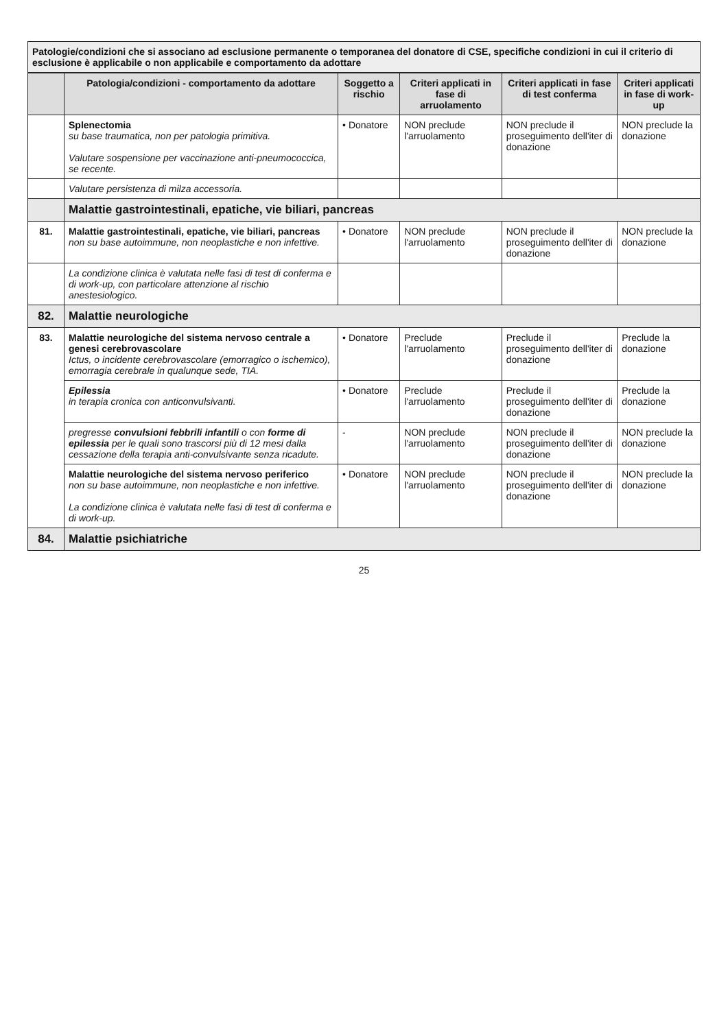Patologie/condizioni che si associano ad esclusione permanente o temporanea del donatore di CSE, specifiche condizioni in cui il criterio di esclusione è applicabile o non applicabile e comportamento da adottare
| | Patologia/condizioni - comportamento da adottare | Soggetto a rischio | Criteri applicati in fase di arruolamento | Criteri applicati in fase di test conferma | Criteri applicati in fase di work-up |
| --- | --- | --- | --- | --- | --- |
| | Splenectomia su base traumatica, non per patologia primitiva. Valutare sospensione per vaccinazione anti-pneumococcica, se recente. | • Donatore | NON preclude l'arruolamento | NON preclude il proseguimento dell'iter di donazione | NON preclude la donazione |
| | Valutare persistenza di milza accessoria. | | | | |
| | Malattie gastrointestinali, epatiche, vie biliari, pancreas | | | | |
| 81. | Malattie gastrointestinali, epatiche, vie biliari, pancreas non su base autoimmune, non neoplastiche e non infettive. | • Donatore | NON preclude l'arruolamento | NON preclude il proseguimento dell'iter di donazione | NON preclude la donazione |
| | La condizione clinica è valutata nelle fasi di test di conferma e di work-up, con particolare attenzione al rischio anestesiologico. | | | | |
| 82. | Malattie neurologiche | | | | |
| 83. | Malattie neurologiche del sistema nervoso centrale a genesi cerebrovascolare Ictus, o incidente cerebrovascolare (emorragico o ischemico), emorragia cerebrale in qualunque sede, TIA. | • Donatore | Preclude l'arruolamento | Preclude il proseguimento dell'iter di donazione | Preclude la donazione |
| | Epilessia in terapia cronica con anticonvulsivanti. | • Donatore | Preclude l'arruolamento | Preclude il proseguimento dell'iter di donazione | Preclude la donazione |
| | pregresse convulsioni febbrili infantili o con forme di epilessia per le quali sono trascorsi più di 12 mesi dalla cessazione della terapia anti-convulsivante senza ricadute. | - | NON preclude l'arruolamento | NON preclude il proseguimento dell'iter di donazione | NON preclude la donazione |
| | Malattie neurologiche del sistema nervoso periferico non su base autoimmune, non neoplastiche e non infettive. La condizione clinica è valutata nelle fasi di test di conferma e di work-up. | • Donatore | NON preclude l'arruolamento | NON preclude il proseguimento dell'iter di donazione | NON preclude la donazione |
| 84. | Malattie psichiatriche | | | | |
25